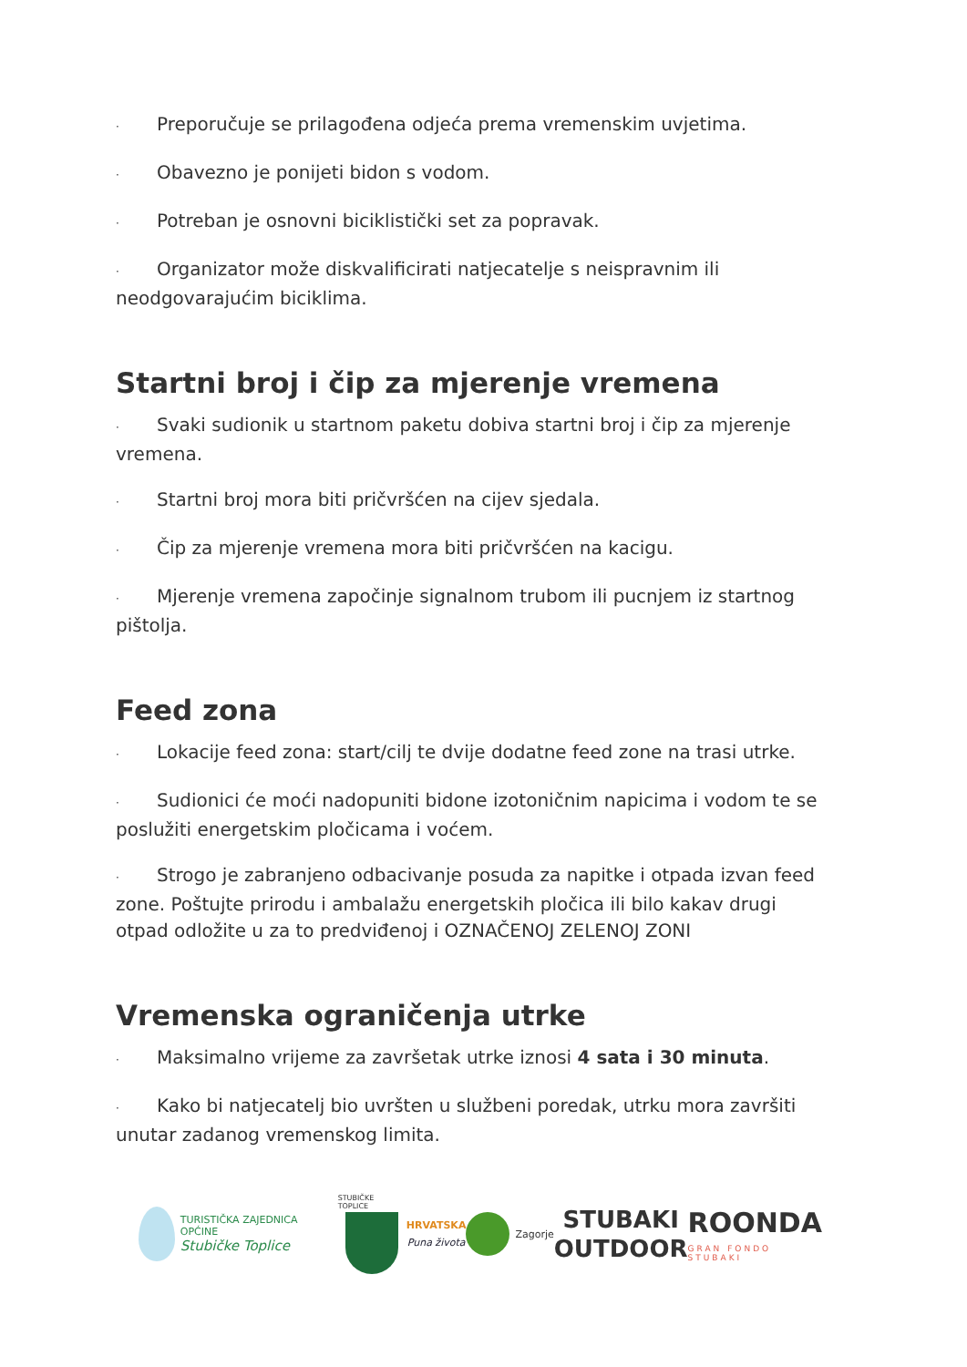· Preporučuje se prilagođena odjeća prema vremenskim uvjetima.
· Obavezno je ponijeti bidon s vodom.
· Potreban je osnovni biciklistički set za popravak.
· Organizator može diskvalificirati natjecatelje s neispravnim ili neodgovarajućim biciklima.
Startni broj i čip za mjerenje vremena
· Svaki sudionik u startnom paketu dobiva startni broj i čip za mjerenje vremena.
· Startni broj mora biti pričvršćen na cijev sjedala.
· Čip za mjerenje vremena mora biti pričvršćen na kacigu.
· Mjerenje vremena započinje signalnom trubom ili pucnjem iz startnog pištolja.
Feed zona
· Lokacije feed zona: start/cilj te dvije dodatne feed zone na trasi utrke.
· Sudionici će moći nadopuniti bidone izotoničnim napicima i vodom te se poslužiti energetskim pločicama i voćem.
· Strogo je zabranjeno odbacivanje posuda za napitke i otpada izvan feed zone. Poštujte prirodu i ambalažu energetskih pločica ili bilo kakav drugi otpad odložite u za to predviđenoj i OZNAČENOJ ZELENOJ ZONI
Vremenska ograničenja utrke
· Maksimalno vrijeme za završetak utrke iznosi 4 sata i 30 minuta.
· Kako bi natjecatelj bio uvršten u službeni poredak, utrku mora završiti unutar zadanog vremenskog limita.
TURISTIČKA ZAJEDNICA OPĆINE
Stubičke Toplice
STUBIČKE TOPLICE
HRVATSKA
Puna života
Zagorje
STUBAKI
OUTDOOR
ROONDA
GRAN FONDO STUBAKI